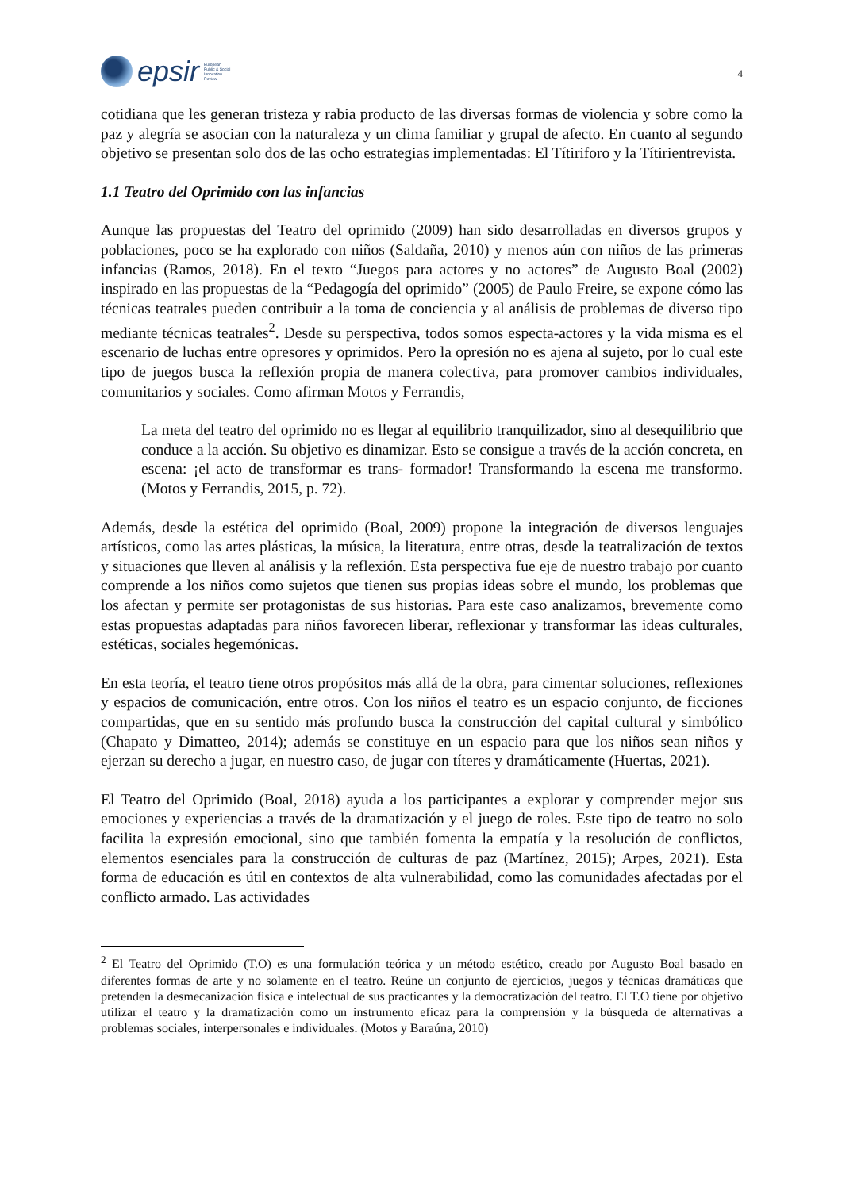epsir European
Public & Social
Innovation
Review
4
cotidiana que les generan tristeza y rabia producto de las diversas formas de violencia y sobre como la paz y alegría se asocian con la naturaleza y un clima familiar y grupal de afecto. En cuanto al segundo objetivo se presentan solo dos de las ocho estrategias implementadas: El Títiriforo y la Títirientrevista.
1.1 Teatro del Oprimido con las infancias
Aunque las propuestas del Teatro del oprimido (2009) han sido desarrolladas en diversos grupos y poblaciones, poco se ha explorado con niños (Saldaña, 2010) y menos aún con niños de las primeras infancias (Ramos, 2018). En el texto “Juegos para actores y no actores” de Augusto Boal (2002) inspirado en las propuestas de la “Pedagogía del oprimido” (2005) de Paulo Freire, se expone cómo las técnicas teatrales pueden contribuir a la toma de conciencia y al análisis de problemas de diverso tipo mediante técnicas teatrales<sup>2</sup>. Desde su perspectiva, todos somos especta-actores y la vida misma es el escenario de luchas entre opresores y oprimidos. Pero la opresión no es ajena al sujeto, por lo cual este tipo de juegos busca la reflexión propia de manera colectiva, para promover cambios individuales, comunitarios y sociales. Como afirman Motos y Ferrandis,
La meta del teatro del oprimido no es llegar al equilibrio tranquilizador, sino al desequilibrio que conduce a la acción. Su objetivo es dinamizar. Esto se consigue a través de la acción concreta, en escena: ¡el acto de transformar es trans- formador! Transformando la escena me transformo. (Motos y Ferrandis, 2015, p. 72).
Además, desde la estética del oprimido (Boal, 2009) propone la integración de diversos lenguajes artísticos, como las artes plásticas, la música, la literatura, entre otras, desde la teatralización de textos y situaciones que lleven al análisis y la reflexión. Esta perspectiva fue eje de nuestro trabajo por cuanto comprende a los niños como sujetos que tienen sus propias ideas sobre el mundo, los problemas que los afectan y permite ser protagonistas de sus historias. Para este caso analizamos, brevemente como estas propuestas adaptadas para niños favorecen liberar, reflexionar y transformar las ideas culturales, estéticas, sociales hegemónicas.
En esta teoría, el teatro tiene otros propósitos más allá de la obra, para cimentar soluciones, reflexiones y espacios de comunicación, entre otros. Con los niños el teatro es un espacio conjunto, de ficciones compartidas, que en su sentido más profundo busca la construcción del capital cultural y simbólico (Chapato y Dimatteo, 2014); además se constituye en un espacio para que los niños sean niños y ejerzan su derecho a jugar, en nuestro caso, de jugar con títeres y dramáticamente (Huertas, 2021).
El Teatro del Oprimido (Boal, 2018) ayuda a los participantes a explorar y comprender mejor sus emociones y experiencias a través de la dramatización y el juego de roles. Este tipo de teatro no solo facilita la expresión emocional, sino que también fomenta la empatía y la resolución de conflictos, elementos esenciales para la construcción de culturas de paz (Martínez, 2015); Arpes, 2021). Esta forma de educación es útil en contextos de alta vulnerabilidad, como las comunidades afectadas por el conflicto armado. Las actividades
<sup>2</sup> El Teatro del Oprimido (T.O) es una formulación teórica y un método estético, creado por Augusto Boal basado en diferentes formas de arte y no solamente en el teatro. Reúne un conjunto de ejercicios, juegos y técnicas dramáticas que pretenden la desmecanización física e intelectual de sus practicantes y la democratización del teatro. El T.O tiene por objetivo utilizar el teatro y la dramatización como un instrumento eficaz para la comprensión y la búsqueda de alternativas a problemas sociales, interpersonales e individuales. (Motos y Baraúna, 2010)